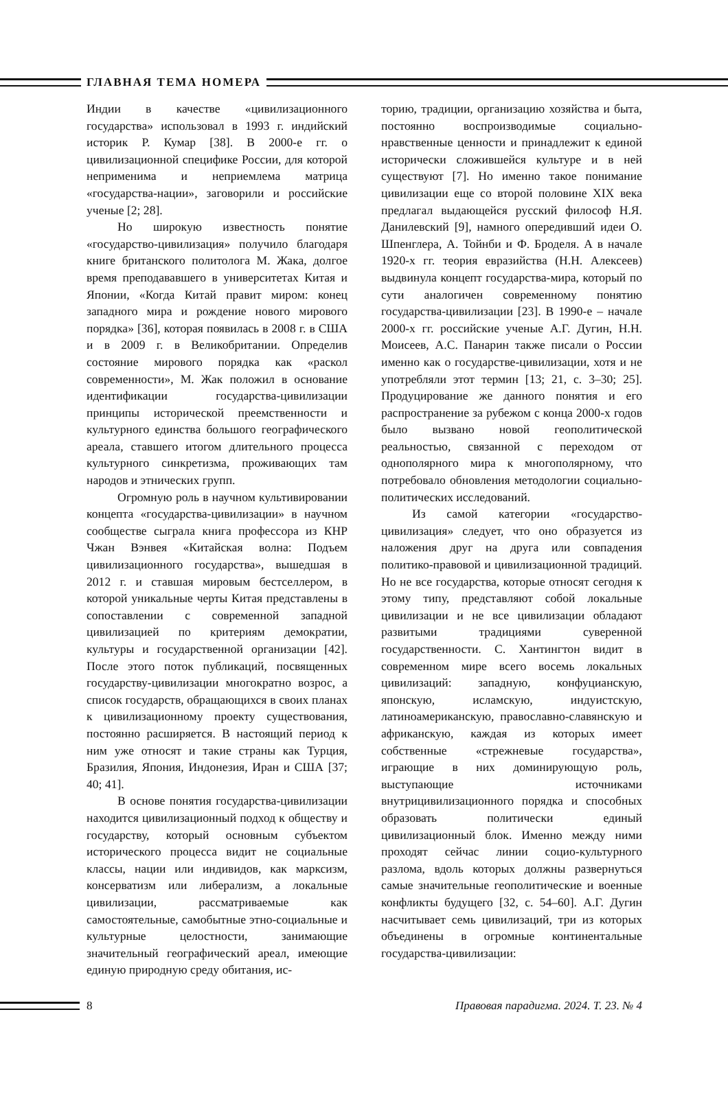ГЛАВНАЯ ТЕМА НОМЕРА
Индии в качестве «цивилизационного государства» использовал в 1993 г. индийский историк Р. Кумар [38]. В 2000-е гг. о цивилизационной специфике России, для которой неприменима и неприемлема матрица «государства-нации», заговорили и российские ученые [2; 28].
Но широкую известность понятие «государство-цивилизация» получило благодаря книге британского политолога М. Жака, долгое время преподававшего в университетах Китая и Японии, «Когда Китай правит миром: конец западного мира и рождение нового мирового порядка» [36], которая появилась в 2008 г. в США и в 2009 г. в Великобритании. Определив состояние мирового порядка как «раскол современности», М. Жак положил в основание идентификации государства-цивилизации принципы исторической преемственности и культурного единства большого географического ареала, ставшего итогом длительного процесса культурного синкретизма, проживающих там народов и этнических групп.
Огромную роль в научном культивировании концепта «государства-цивилизации» в научном сообществе сыграла книга профессора из КНР Чжан Вэнвея «Китайская волна: Подъем цивилизационного государства», вышедшая в 2012 г. и ставшая мировым бестселлером, в которой уникальные черты Китая представлены в сопоставлении с современной западной цивилизацией по критериям демократии, культуры и государственной организации [42]. После этого поток публикаций, посвященных государству-цивилизации многократно возрос, а список государств, обращающихся в своих планах к цивилизационному проекту существования, постоянно расширяется. В настоящий период к ним уже относят и такие страны как Турция, Бразилия, Япония, Индонезия, Иран и США [37; 40; 41].
В основе понятия государства-цивилизации находится цивилизационный подход к обществу и государству, который основным субъектом исторического процесса видит не социальные классы, нации или индивидов, как марксизм, консерватизм или либерализм, а локальные цивилизации, рассматриваемые как самостоятельные, самобытные этно-социальные и культурные целостности, занимающие значительный географический ареал, имеющие единую природную среду обитания, ис-
торию, традиции, организацию хозяйства и быта, постоянно воспроизводимые социально-нравственные ценности и принадлежит к единой исторически сложившейся культуре и в ней существуют [7]. Но именно такое понимание цивилизации еще со второй половине XIX века предлагал выдающейся русский философ Н.Я. Данилевский [9], намного опередивший идеи О. Шпенглера, А. Тойнби и Ф. Броделя. А в начале 1920-х гг. теория евразийства (Н.Н. Алексеев) выдвинула концепт государства-мира, который по сути аналогичен современному понятию государства-цивилизации [23]. В 1990-е – начале 2000-х гг. российские ученые А.Г. Дугин, Н.Н. Моисеев, А.С. Панарин также писали о России именно как о государстве-цивилизации, хотя и не употребляли этот термин [13; 21, с. 3–30; 25]. Продуцирование же данного понятия и его распространение за рубежом с конца 2000-х годов было вызвано новой геополитической реальностью, связанной с переходом от однополярного мира к многополярному, что потребовало обновления методологии социально-политических исследований.
Из самой категории «государство-цивилизация» следует, что оно образуется из наложения друг на друга или совпадения политико-правовой и цивилизационной традиций. Но не все государства, которые относят сегодня к этому типу, представляют собой локальные цивилизации и не все цивилизации обладают развитыми традициями суверенной государственности. С. Хантингтон видит в современном мире всего восемь локальных цивилизаций: западную, конфуцианскую, японскую, исламскую, индуистскую, латиноамериканскую, православно-славянскую и африканскую, каждая из которых имеет собственные «стрежневые государства», играющие в них доминирующую роль, выступающие источниками внутрицивилизационного порядка и способных образовать политически единый цивилизационный блок. Именно между ними проходят сейчас линии социо-культурного разлома, вдоль которых должны развернуться самые значительные геополитические и военные конфликты будущего [32, с. 54–60]. А.Г. Дугин насчитывает семь цивилизаций, три из которых объединены в огромные континентальные государства-цивилизации:
8
Правовая парадигма. 2024. Т. 23. № 4